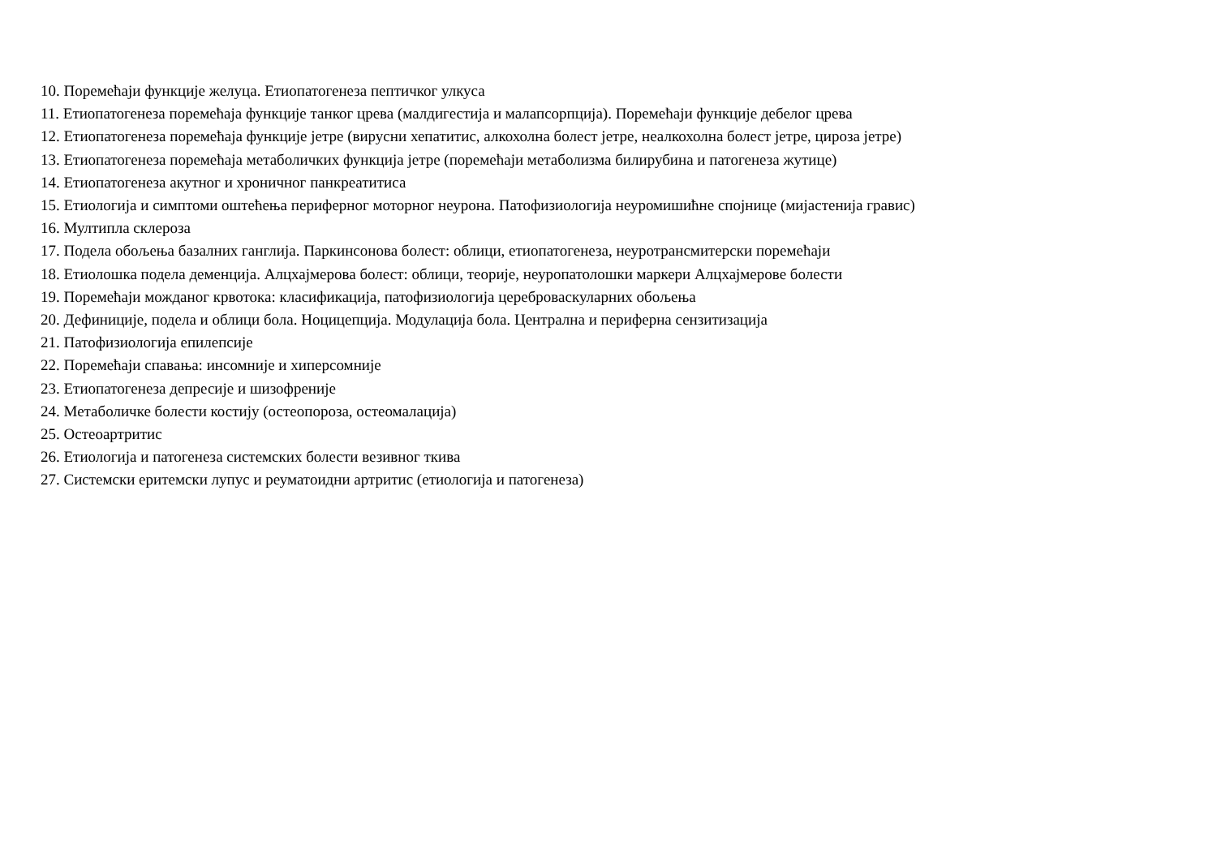10. Поремећаји функције желуца. Етиопатогенеза пептичког улкуса
11. Етиопатогенеза поремећаја функције танког црева (малдигестија и малапсорпција). Поремећаји функције дебелог црева
12. Етиопатогенеза поремећаја функције јетре (вирусни хепатитис, алкохолна болест јетре, неалкохолна болест јетре, цироза јетре)
13. Етиопатогенеза поремећаја метаболичких функција јетре (поремећаји метаболизма билирубина и патогенеза жутице)
14. Етиопатогенеза акутног и хроничног панкреатитиса
15. Етиологија и симптоми оштећења периферног моторног неурона. Патофизиологија неуромишићне спојнице (мијастенија гравис)
16. Мултипла склероза
17. Подела обољења базалних ганглија. Паркинсонова болест: облици, етиопатогенеза, неуротрансмитерски поремећаји
18. Етиолошка подела деменција. Алцхајмерова болест: облици, теорије, неуропатолошки маркери Алцхајмерове болести
19. Поремећаји можданог крвотока: класификација, патофизиологија цереброваскуларних обољења
20. Дефиниције, подела и облици бола. Ноцицепција. Модулација бола. Централна и периферна сензитизација
21. Патофизиологија епилепсије
22. Поремећаји спавања: инсомније и хиперсомније
23. Етиопатогенеза депресије и шизофреније
24. Метаболичке болести костију (остеопороза, остеомалација)
25. Остеоартритис
26. Етиологија и патогенеза системских болести везивног ткива
27. Системски еритемски лупус и реуматоидни артритис (етиологија и патогенеза)